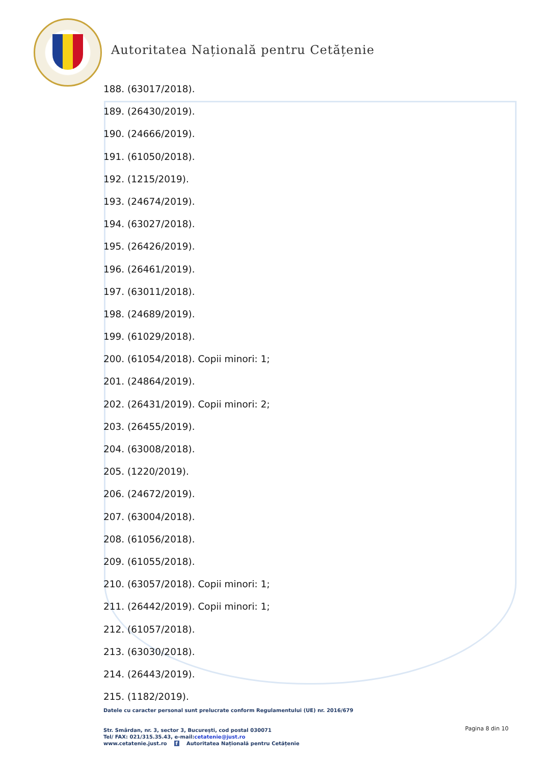Autoritatea Națională pentru Cetățenie
188. (63017/2018).
189. (26430/2019).
190. (24666/2019).
191. (61050/2018).
192. (1215/2019).
193. (24674/2019).
194. (63027/2018).
195. (26426/2019).
196. (26461/2019).
197. (63011/2018).
198. (24689/2019).
199. (61029/2018).
200. (61054/2018). Copii minori: 1;
201. (24864/2019).
202. (26431/2019). Copii minori: 2;
203. (26455/2019).
204. (63008/2018).
205. (1220/2019).
206. (24672/2019).
207. (63004/2018).
208. (61056/2018).
209. (61055/2018).
210. (63057/2018). Copii minori: 1;
211. (26442/2019). Copii minori: 1;
212. (61057/2018).
213. (63030/2018).
214. (26443/2019).
215. (1182/2019).
Datele cu caracter personal sunt prelucrate conform Regulamentului (UE) nr. 2016/679
Str. Smârdan, nr. 3, sector 3, București, cod postal 030071
Tel/ FAX: 021/315.35.43, e-mail:cetatenie@just.ro
www.cetatenie.just.ro f Autoritatea Națională pentru Cetățenie
Pagina 8 din 10